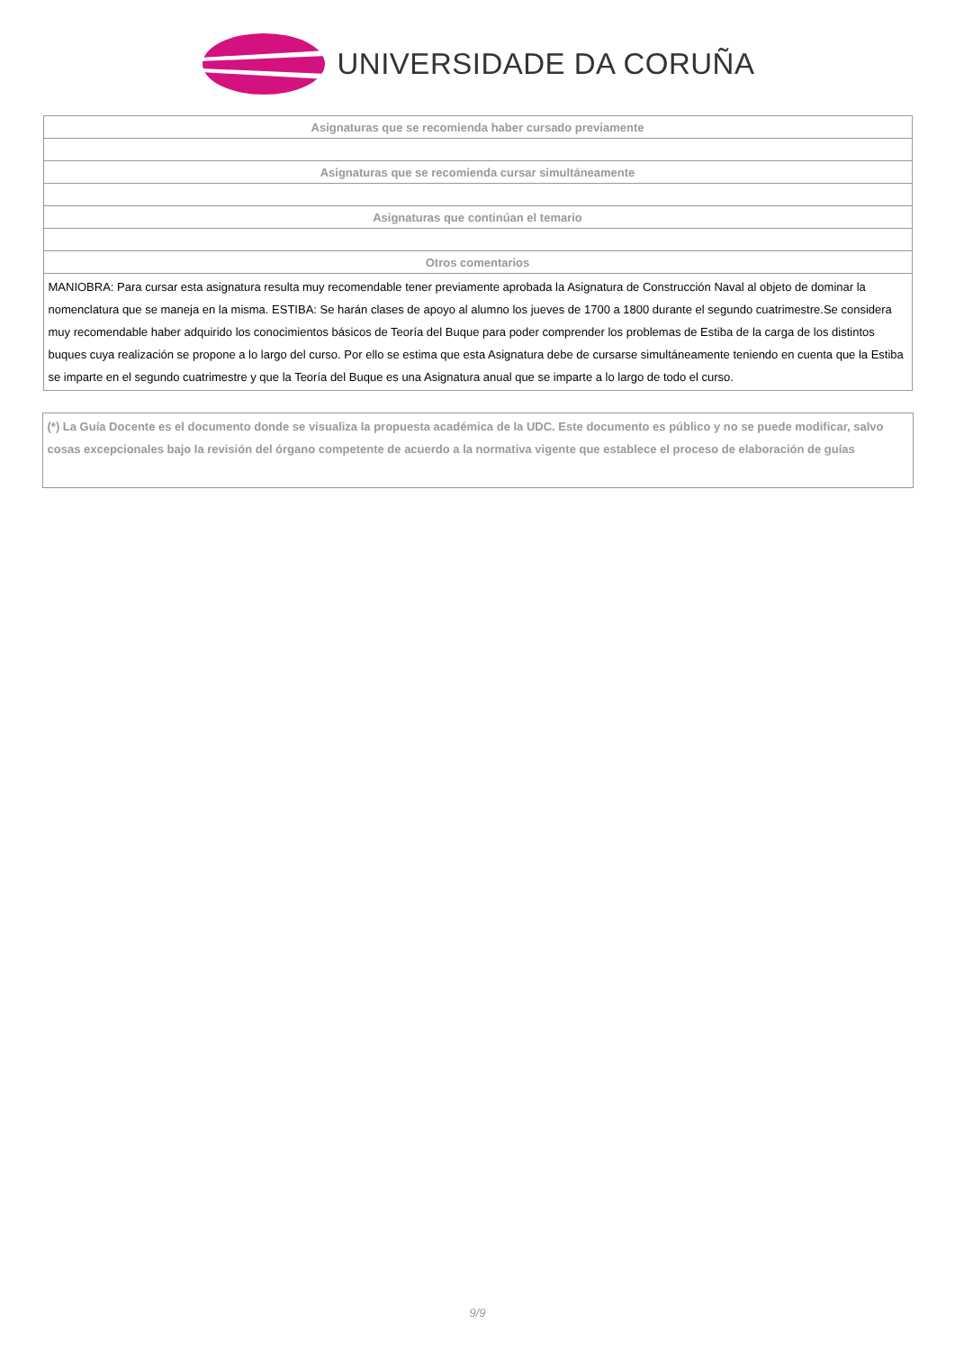UNIVERSIDADE DA CORUÑA
| Asignaturas que se recomienda haber cursado previamente |
| Asignaturas que se recomienda cursar simultáneamente |
| Asignaturas que continúan el temario |
| Otros comentarios |
| MANIOBRA: Para cursar esta asignatura resulta muy recomendable tener previamente aprobada la Asignatura de Construcción Naval al objeto de dominar la nomenclatura que se maneja en la misma. ESTIBA: Se harán clases de apoyo al alumno los jueves de 1700 a 1800 durante el segundo cuatrimestre.Se considera muy recomendable haber adquirido los conocimientos básicos de Teoría del Buque para poder comprender los problemas de Estiba de la carga de los distintos buques cuya realización se propone a lo largo del curso. Por ello se estima que esta Asignatura debe de cursarse simultáneamente teniendo en cuenta que la Estiba se imparte en el segundo cuatrimestre y que la Teoría del Buque es una Asignatura anual que se imparte a lo largo de todo el curso. |
(*) La Guía Docente es el documento donde se visualiza la propuesta académica de la UDC. Este documento es público y no se puede modificar, salvo cosas excepcionales bajo la revisión del órgano competente de acuerdo a la normativa vigente que establece el proceso de elaboración de guías
9/9